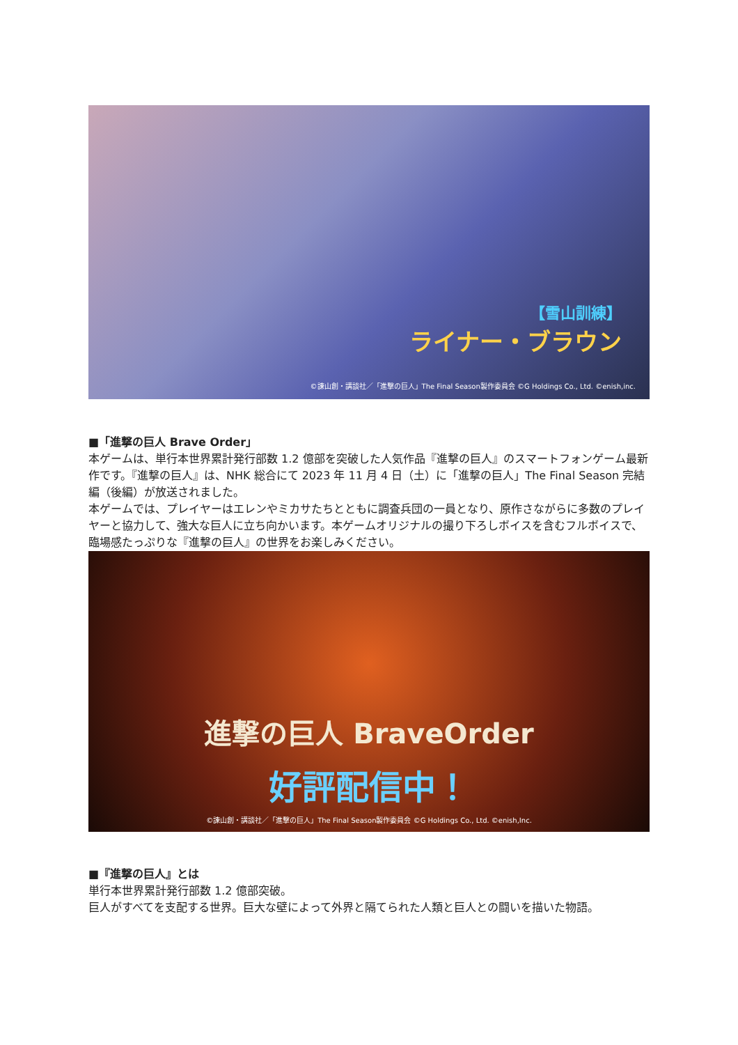【雪山訓練】
ライナー・ブラウン
©諫山創・講談社／「進撃の巨人」The Final Season製作委員会 ©G Holdings Co., Ltd. ©enish,inc.
■「進撃の巨人 Brave Order」
本ゲームは、単行本世界累計発行部数 1.2 億部を突破した人気作品『進撃の巨人』のスマートフォンゲーム最新作です。『進撃の巨人』は、NHK 総合にて 2023 年 11 月 4 日（土）に「進撃の巨人」The Final Season 完結編（後編）が放送されました。
本ゲームでは、プレイヤーはエレンやミカサたちとともに調査兵団の一員となり、原作さながらに多数のプレイヤーと協力して、強大な巨人に立ち向かいます。本ゲームオリジナルの撮り下ろしボイスを含むフルボイスで、臨場感たっぷりな『進撃の巨人』の世界をお楽しみください。
進撃の巨人 BraveOrder
好評配信中！
©諫山創・講談社／「進撃の巨人」The Final Season製作委員会 ©G Holdings Co., Ltd. ©enish,Inc.
■『進撃の巨人』とは
単行本世界累計発行部数 1.2 億部突破。
巨人がすべてを支配する世界。巨大な壁によって外界と隔てられた人類と巨人との闘いを描いた物語。